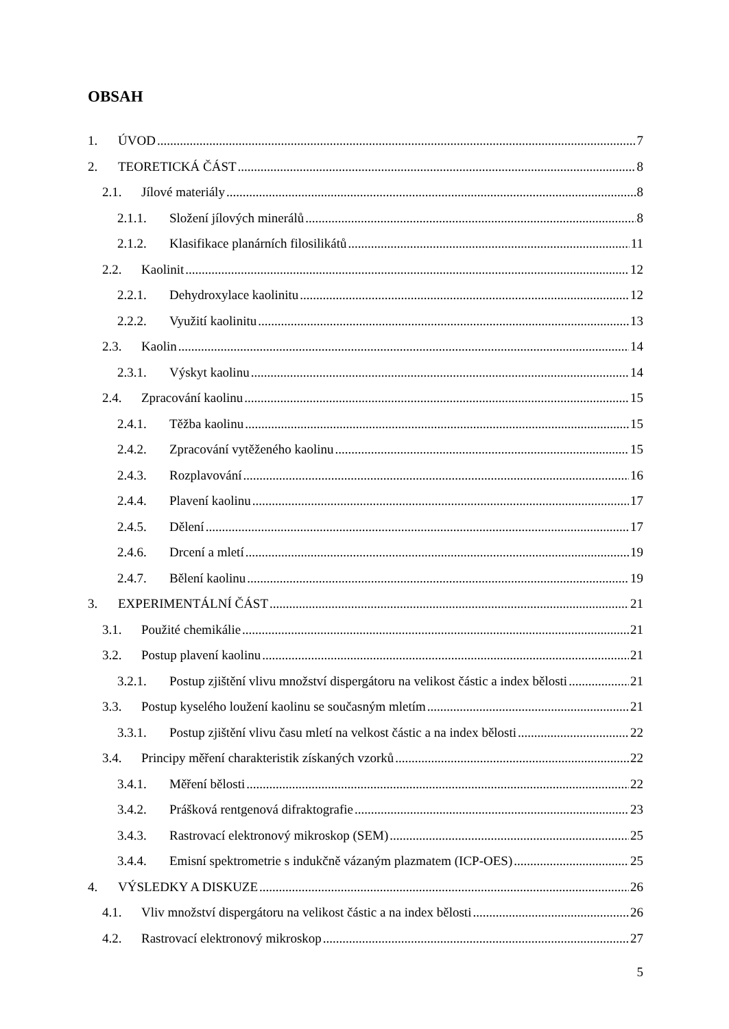OBSAH
1. ÚVOD 7
2. TEORETICKÁ ČÁST 8
2.1. Jílové materiály 8
2.1.1. Složení jílových minerálů 8
2.1.2. Klasifikace planárních filosilikátů 11
2.2. Kaolinit 12
2.2.1. Dehydroxylace kaolinitu 12
2.2.2. Využití kaolinitu 13
2.3. Kaolin 14
2.3.1. Výskyt kaolinu 14
2.4. Zpracování kaolinu 15
2.4.1. Těžba kaolinu 15
2.4.2. Zpracování vytěženého kaolinu 15
2.4.3. Rozplavování 16
2.4.4. Plavení kaolinu 17
2.4.5. Dělení 17
2.4.6. Drcení a mletí 19
2.4.7. Bělení kaolinu 19
3. EXPERIMENTÁLNÍ ČÁST 21
3.1. Použité chemikálie 21
3.2. Postup plavení kaolinu 21
3.2.1. Postup zjištění vlivu množství dispergátoru na velikost částic a index bělosti 21
3.3. Postup kyselého loužení kaolinu se současným mletím 21
3.3.1. Postup zjištění vlivu času mletí na velkost částic a na index bělosti 22
3.4. Principy měření charakteristik získaných vzorků 22
3.4.1. Měření bělosti 22
3.4.2. Prášková rentgenová difraktografie 23
3.4.3. Rastrovací elektronový mikroskop (SEM) 25
3.4.4. Emisní spektrometrie s indukčně vázaným plazmatem (ICP-OES) 25
4. VÝSLEDKY A DISKUZE 26
4.1. Vliv množství dispergátoru na velikost částic a na index bělosti 26
4.2. Rastrovací elektronový mikroskop 27
5